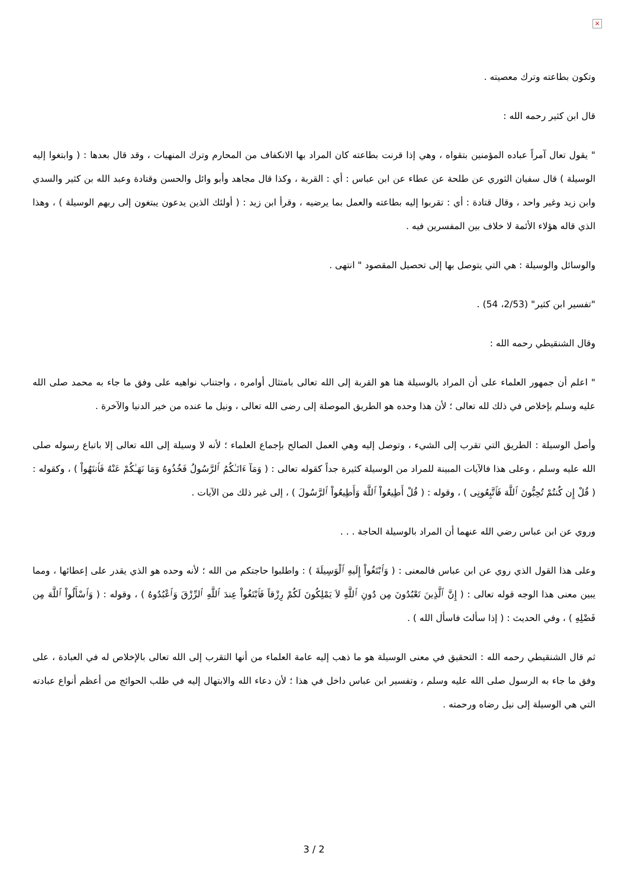×
وتكون بطاعته وترك معصيته .
قال ابن كثير رحمه الله :
" يقول تعال آمراً عباده المؤمنين بتقواه ، وهي إذا قرنت بطاعته كان المراد بها الانكفاف من المحارم وترك المنهيات ، وقد قال بعدها : ( وابتغوا إليه الوسيلة ) قال سفيان الثوري عن طلحة عن عطاء عن ابن عباس : أي : القربة ، وكذا قال مجاهد وأبو وائل والحسن وقتادة وعبد الله بن كثير والسدي وابن زيد وغير واحد ، وقال قتادة : أي : تقربوا إليه بطاعته والعمل بما يرضيه ، وقرأ ابن زيد : ( أولئك الذين يدعون يبتغون إلى ربهم الوسيلة ) ، وهذا الذي قاله هؤلاء الأئمة لا خلاف بين المفسرين فيه .
والوسائل والوسيلة : هي التي يتوصل بها إلى تحصيل المقصود " انتهى .
"تفسير ابن كثير" (2/53، 54) .
وقال الشنقيطي رحمه الله :
" اعلم أن جمهور العلماء على أن المراد بالوسيلة هنا هو القربة إلى الله تعالى بامتثال أوامره ، واجتناب نواهيه على وفق ما جاء به محمد صلى الله عليه وسلم بإخلاص في ذلك لله تعالى ؛ لأن هذا وحده هو الطريق الموصلة إلى رضى الله تعالى ، ونيل ما عنده من خير الدنيا والآخرة .
وأصل الوسيلة : الطريق التي تقرب إلى الشيء ، وتوصل إليه وهي العمل الصالح بإجماع العلماء ؛ لأنه لا وسيلة إلى الله تعالى إلا باتباع رسوله صلى الله عليه وسلم ، وعلى هذا فالآيات المبينة للمراد من الوسيلة كثيرة جداً كقوله تعالى : ( وَمَآ ءَاتَـٰكُمُ ٱلرَّسُولُ فَخُذُوهُ وَمَا نَهَـٰكُمْ عَنْهُ فَٱنتَهُواْ ) ، وكقوله : ( قُلْ إِن كُنتُمْ تُحِبُّونَ ٱللَّهَ فَٱتَّبِعُونِى ) ، وقوله : ( قُلْ أَطِيعُواْ ٱللَّهَ وَأَطِيعُواْ ٱلرَّسُولَ ) ، إلى غير ذلك من الآيات .
وروي عن ابن عباس رضي الله عنهما أن المراد بالوسيلة الحاجة . . .
وعلى هذا القول الذي روي عن ابن عباس فالمعنى : ( وَٱبْتَغُواْ إِلَيهِ ٱلْوَسِيلَةَ ) : واطلبوا حاجتكم من الله ؛ لأنه وحده هو الذي يقدر على إعطائها ، ومما يبين معنى هذا الوجه قوله تعالى : ( إِنَّ ٱلَّذِينَ تَعْبُدُونَ مِن دُونِ ٱللَّهِ لاَ يَمْلِكُونَ لَكُمْ رِزْقاً فَٱبْتَغُواْ عِندَ ٱللَّهِ ٱلرِّزْقَ وَٱعْبُدُوهُ ) ، وقوله : ( وَٱسْأَلُواْ ٱللَّهَ مِن فَضْلِهِ ) ، وفي الحديث : ( إذا سألتَ فاسأل الله ) .
ثم قال الشنقيطي رحمه الله : التحقيق في معنى الوسيلة هو ما ذهب إليه عامة العلماء من أنها التقرب إلى الله تعالى بالإخلاص له في العبادة ، على وفق ما جاء به الرسول صلى الله عليه وسلم ، وتفسير ابن عباس داخل في هذا ؛ لأن دعاء الله والابتهال إليه في طلب الحوائج من أعظم أنواع عبادته التي هي الوسيلة إلى نيل رضاه ورحمته .
3 / 2